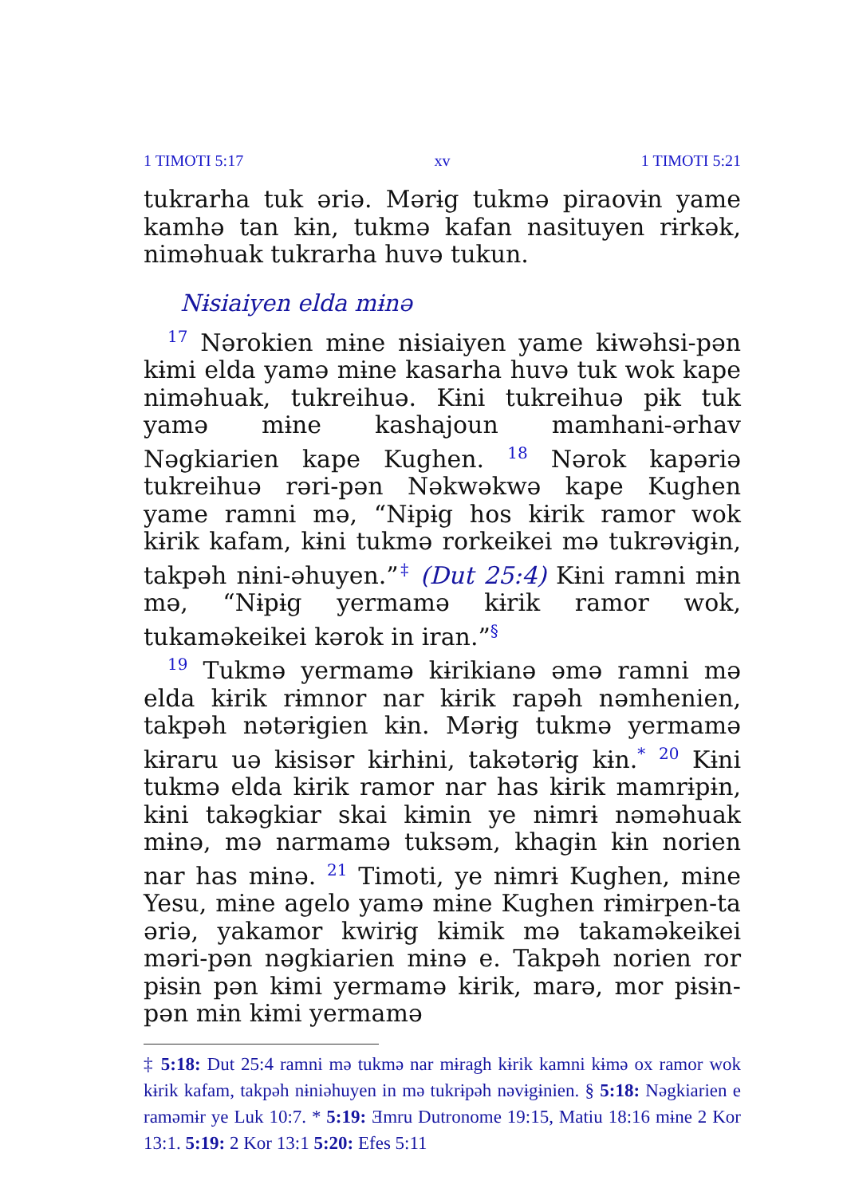1 TIMOTI 5:17 xv 1 TIMOTI 5:21
tukrarha tuk əriə. Mərɨg tukmə piraovɨn yame kamhə tan kɨn, tukmə kafan nasituyen rɨrkək, niməhuak tukrarha huvə tukun.
Nɨsiaiyen elda mɨnə
<sup>17</sup> Nərokien mɨne nɨsiaiyen yame kɨwəhsi-pən kɨmi elda yamə mɨne kasarha huvə tuk wok kape niməhuak, tukreihuə. Kɨni tukreihuə pɨk tuk yamə mɨne kashajoun mamhani-ərhav Nəgkiarien kape Kughen. <sup>18</sup> Nərok kapəriə tukreihuə rəri-pən Nəkwəkwə kape Kughen yame ramni mə, “Nɨpɨg hos kɨrik ramor wok kɨrik kafam, kɨni tukmə rorkeikei mə tukrəvɨgɨn, takpəh nɨni-əhuyen.”<sup>‡</sup> (Dut 25:4) Kɨni ramni mɨn mə, “Nɨpɨg yermamə kɨrik ramor wok, tukaməkeikei kərok in iran.”<sup>§</sup>
<sup>19</sup> Tukmə yermamə kɨrikianə əmə ramni mə elda kɨrik rɨmnor nar kɨrik rapəh nəmhenien, takpəh nətərɨgien kɨn. Mərɨg tukmə yermamə kɨraru uə kɨsisər kɨrhɨni, takətərɨg kɨn.<sup>*</sup> <sup>20</sup> Kɨni tukmə elda kɨrik ramor nar has kɨrik mamrɨpɨn, kɨni takəgkiar skai kɨmin ye nɨmrɨ nəməhuak mɨnə, mə narmamə tuksəm, khagɨn kɨn norien nar has mɨnə. <sup>21</sup> Timoti, ye nɨmrɨ Kughen, mɨne Yesu, mɨne agelo yamə mɨne Kughen rɨmɨrpen-ta əriə, yakamor kwirɨg kɨmik mə takaməkeikei məri-pən nəgkiarien mɨnə e. Takpəh norien ror pɨsɨn pən kɨmi yermamə kɨrik, marə, mor pɨsɨn-pən mɨn kɨmi yermamə
‡ 5:18: Dut 25:4 ramni mə tukmə nar mɨragh kɨrik kamni kɨmə ox ramor wok kɨrik kafam, takpəh nɨniəhuyen in mə tukrɨpəh nəvɨgɨnien. § 5:18: Nəgkiarien e raməmɨr ye Luk 10:7. * 5:19: Ǝmru Dutronome 19:15, Matiu 18:16 mɨne 2 Kor 13:1. 5:19: 2 Kor 13:1 5:20: Efes 5:11